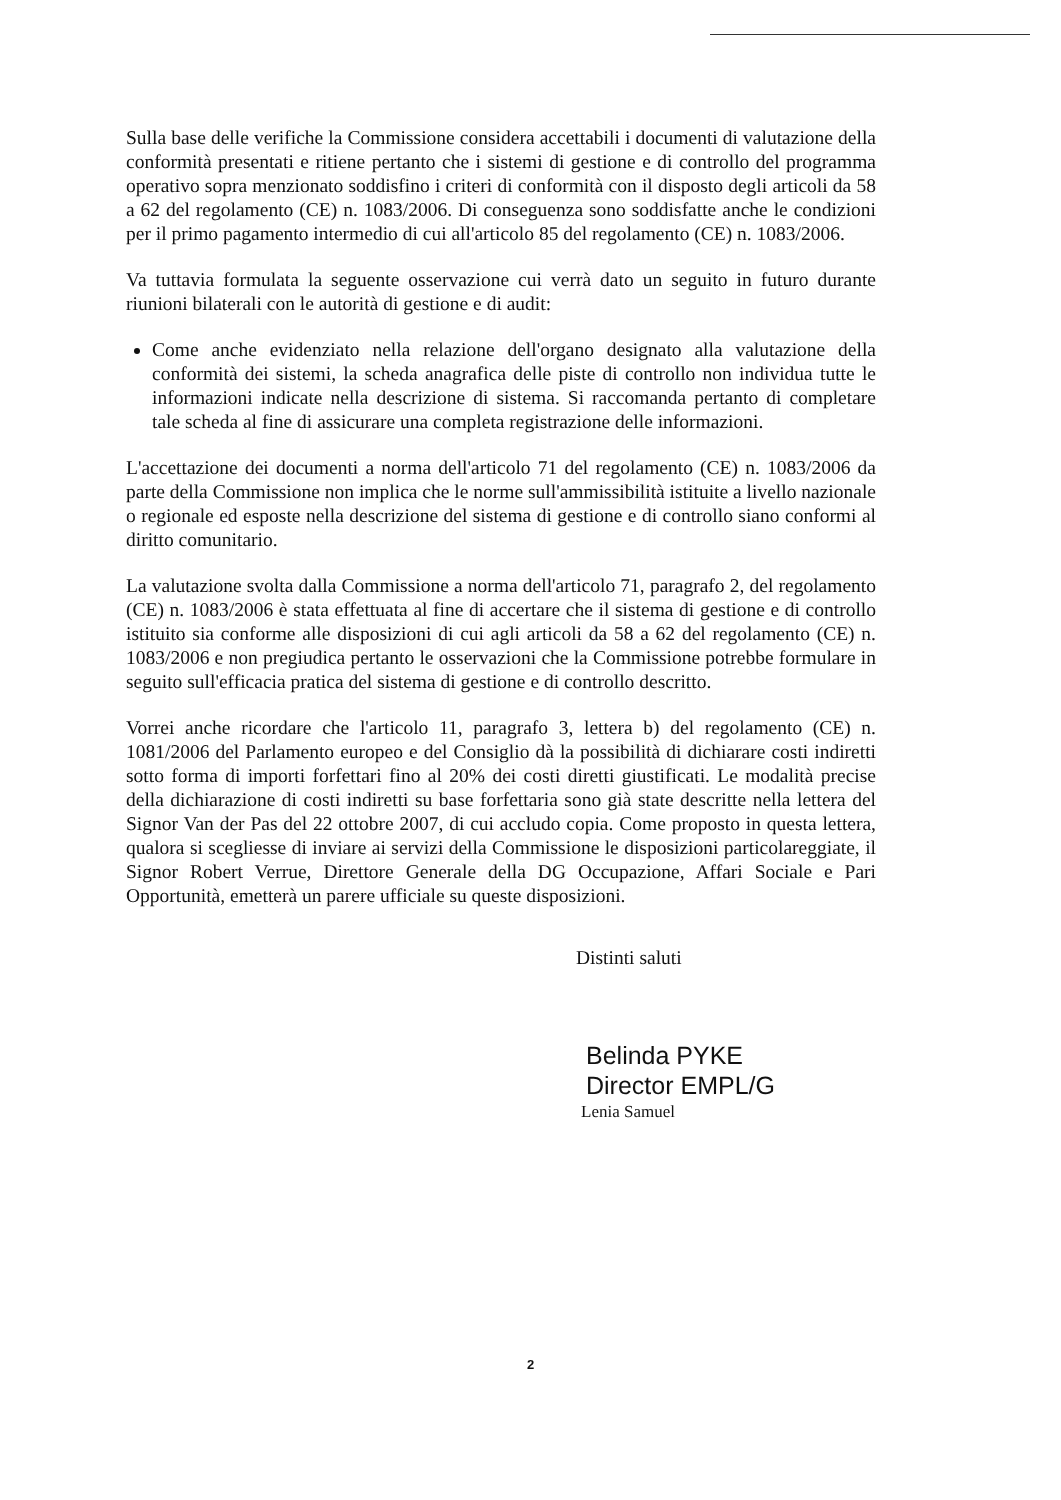Sulla base delle verifiche la Commissione considera accettabili i documenti di valutazione della conformità presentati e ritiene pertanto che i sistemi di gestione e di controllo del programma operativo sopra menzionato soddisfino i criteri di conformità con il disposto degli articoli da 58 a 62 del regolamento (CE) n. 1083/2006. Di conseguenza sono soddisfatte anche le condizioni per il primo pagamento intermedio di cui all'articolo 85 del regolamento (CE) n. 1083/2006.
Va tuttavia formulata la seguente osservazione cui verrà dato un seguito in futuro durante riunioni bilaterali con le autorità di gestione e di audit:
Come anche evidenziato nella relazione dell'organo designato alla valutazione della conformità dei sistemi, la scheda anagrafica delle piste di controllo non individua tutte le informazioni indicate nella descrizione di sistema. Si raccomanda pertanto di completare tale scheda al fine di assicurare una completa registrazione delle informazioni.
L'accettazione dei documenti a norma dell'articolo 71 del regolamento (CE) n. 1083/2006 da parte della Commissione non implica che le norme sull'ammissibilità istituite a livello nazionale o regionale ed esposte nella descrizione del sistema di gestione e di controllo siano conformi al diritto comunitario.
La valutazione svolta dalla Commissione a norma dell'articolo 71, paragrafo 2, del regolamento (CE) n. 1083/2006 è stata effettuata al fine di accertare che il sistema di gestione e di controllo istituito sia conforme alle disposizioni di cui agli articoli da 58 a 62 del regolamento (CE) n. 1083/2006 e non pregiudica pertanto le osservazioni che la Commissione potrebbe formulare in seguito sull'efficacia pratica del sistema di gestione e di controllo descritto.
Vorrei anche ricordare che l'articolo 11, paragrafo 3, lettera b) del regolamento (CE) n. 1081/2006 del Parlamento europeo e del Consiglio dà la possibilità di dichiarare costi indiretti sotto forma di importi forfettari fino al 20% dei costi diretti giustificati. Le modalità precise della dichiarazione di costi indiretti su base forfettaria sono già state descritte nella lettera del Signor Van der Pas del 22 ottobre 2007, di cui accludo copia. Come proposto in questa lettera, qualora si scegliesse di inviare ai servizi della Commissione le disposizioni particolareggiate, il Signor Robert Verrue, Direttore Generale della DG Occupazione, Affari Sociale e Pari Opportunità, emetterà un parere ufficiale su queste disposizioni.
Distinti saluti
Belinda PYKE
Director EMPL/G
Lenia Samuel
2